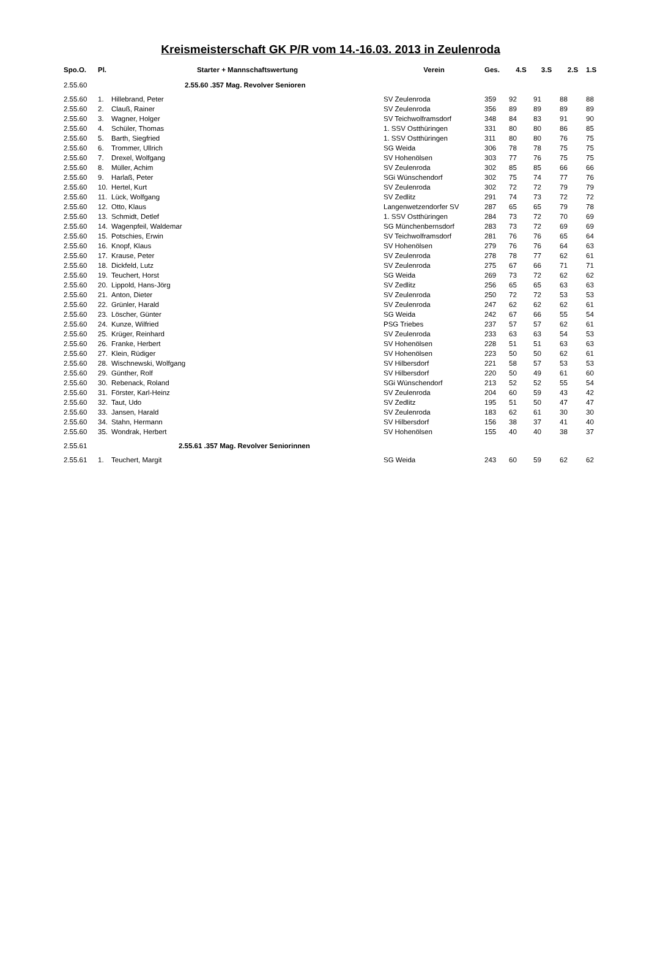Kreismeisterschaft GK P/R vom 14.-16.03. 2013 in Zeulenroda
| Spo.O. | Pl. | Starter + Mannschaftswertung | Verein | Ges. | 4.S | 3.S | 2.S | 1.S |
| --- | --- | --- | --- | --- | --- | --- | --- | --- |
| 2.55.60 | | 2.55.60 .357 Mag. Revolver Senioren | | | | | | |
| 2.55.60 | 1. | Hillebrand, Peter | SV Zeulenroda | 359 | 92 | 91 | 88 | 88 |
| 2.55.60 | 2. | Clauß, Rainer | SV Zeulenroda | 356 | 89 | 89 | 89 | 89 |
| 2.55.60 | 3. | Wagner, Holger | SV Teichwolframsdorf | 348 | 84 | 83 | 91 | 90 |
| 2.55.60 | 4. | Schüler, Thomas | 1. SSV Ostthüringen | 331 | 80 | 80 | 86 | 85 |
| 2.55.60 | 5. | Barth, Siegfried | 1. SSV Ostthüringen | 311 | 80 | 80 | 76 | 75 |
| 2.55.60 | 6. | Trommer, Ullrich | SG Weida | 306 | 78 | 78 | 75 | 75 |
| 2.55.60 | 7. | Drexel, Wolfgang | SV Hohenölsen | 303 | 77 | 76 | 75 | 75 |
| 2.55.60 | 8. | Müller, Achim | SV Zeulenroda | 302 | 85 | 85 | 66 | 66 |
| 2.55.60 | 9. | Harlaß, Peter | SGi Wünschendorf | 302 | 75 | 74 | 77 | 76 |
| 2.55.60 | 10. | Hertel, Kurt | SV Zeulenroda | 302 | 72 | 72 | 79 | 79 |
| 2.55.60 | 11. | Lück, Wolfgang | SV Zedlitz | 291 | 74 | 73 | 72 | 72 |
| 2.55.60 | 12. | Otto, Klaus | Langenwetzendorfer SV | 287 | 65 | 65 | 79 | 78 |
| 2.55.60 | 13. | Schmidt, Detlef | 1. SSV Ostthüringen | 284 | 73 | 72 | 70 | 69 |
| 2.55.60 | 14. | Wagenpfeil, Waldemar | SG Münchenbernsdorf | 283 | 73 | 72 | 69 | 69 |
| 2.55.60 | 15. | Potschies, Erwin | SV Teichwolframsdorf | 281 | 76 | 76 | 65 | 64 |
| 2.55.60 | 16. | Knopf, Klaus | SV Hohenölsen | 279 | 76 | 76 | 64 | 63 |
| 2.55.60 | 17. | Krause, Peter | SV Zeulenroda | 278 | 78 | 77 | 62 | 61 |
| 2.55.60 | 18. | Dickfeld, Lutz | SV Zeulenroda | 275 | 67 | 66 | 71 | 71 |
| 2.55.60 | 19. | Teuchert, Horst | SG Weida | 269 | 73 | 72 | 62 | 62 |
| 2.55.60 | 20. | Lippold, Hans-Jörg | SV Zedlitz | 256 | 65 | 65 | 63 | 63 |
| 2.55.60 | 21. | Anton, Dieter | SV Zeulenroda | 250 | 72 | 72 | 53 | 53 |
| 2.55.60 | 22. | Grünler, Harald | SV Zeulenroda | 247 | 62 | 62 | 62 | 61 |
| 2.55.60 | 23. | Löscher, Günter | SG Weida | 242 | 67 | 66 | 55 | 54 |
| 2.55.60 | 24. | Kunze, Wilfried | PSG Triebes | 237 | 57 | 57 | 62 | 61 |
| 2.55.60 | 25. | Krüger, Reinhard | SV Zeulenroda | 233 | 63 | 63 | 54 | 53 |
| 2.55.60 | 26. | Franke, Herbert | SV Hohenölsen | 228 | 51 | 51 | 63 | 63 |
| 2.55.60 | 27. | Klein, Rüdiger | SV Hohenölsen | 223 | 50 | 50 | 62 | 61 |
| 2.55.60 | 28. | Wischnewski, Wolfgang | SV Hilbersdorf | 221 | 58 | 57 | 53 | 53 |
| 2.55.60 | 29. | Günther, Rolf | SV Hilbersdorf | 220 | 50 | 49 | 61 | 60 |
| 2.55.60 | 30. | Rebenack, Roland | SGi Wünschendorf | 213 | 52 | 52 | 55 | 54 |
| 2.55.60 | 31. | Förster, Karl-Heinz | SV Zeulenroda | 204 | 60 | 59 | 43 | 42 |
| 2.55.60 | 32. | Taut, Udo | SV Zedlitz | 195 | 51 | 50 | 47 | 47 |
| 2.55.60 | 33. | Jansen, Harald | SV Zeulenroda | 183 | 62 | 61 | 30 | 30 |
| 2.55.60 | 34. | Stahn, Hermann | SV Hilbersdorf | 156 | 38 | 37 | 41 | 40 |
| 2.55.60 | 35. | Wondrak, Herbert | SV Hohenölsen | 155 | 40 | 40 | 38 | 37 |
| 2.55.61 | | 2.55.61 .357 Mag. Revolver Seniorinnen | | | | | | |
| 2.55.61 | 1. | Teuchert, Margit | SG Weida | 243 | 60 | 59 | 62 | 62 |